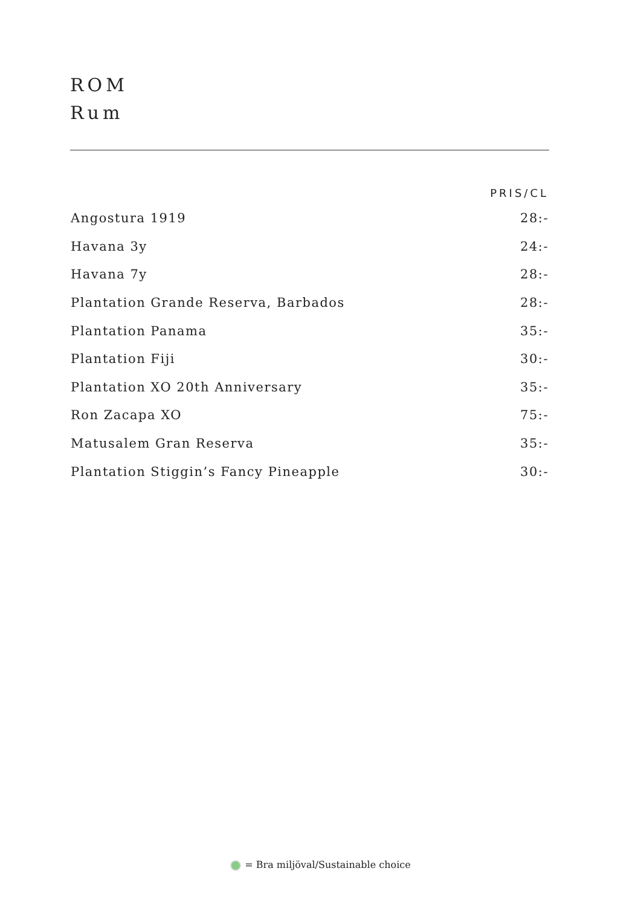ROM
Rum
| | PRIS/CL |
| --- | --- |
| Angostura 1919 | 28:- |
| Havana 3y | 24:- |
| Havana 7y | 28:- |
| Plantation Grande Reserva, Barbados | 28:- |
| Plantation Panama | 35:- |
| Plantation Fiji | 30:- |
| Plantation XO 20th Anniversary | 35:- |
| Ron Zacapa XO | 75:- |
| Matusalem Gran Reserva | 35:- |
| Plantation Stiggin’s Fancy Pineapple | 30:- |
= Bra miljöval/Sustainable choice